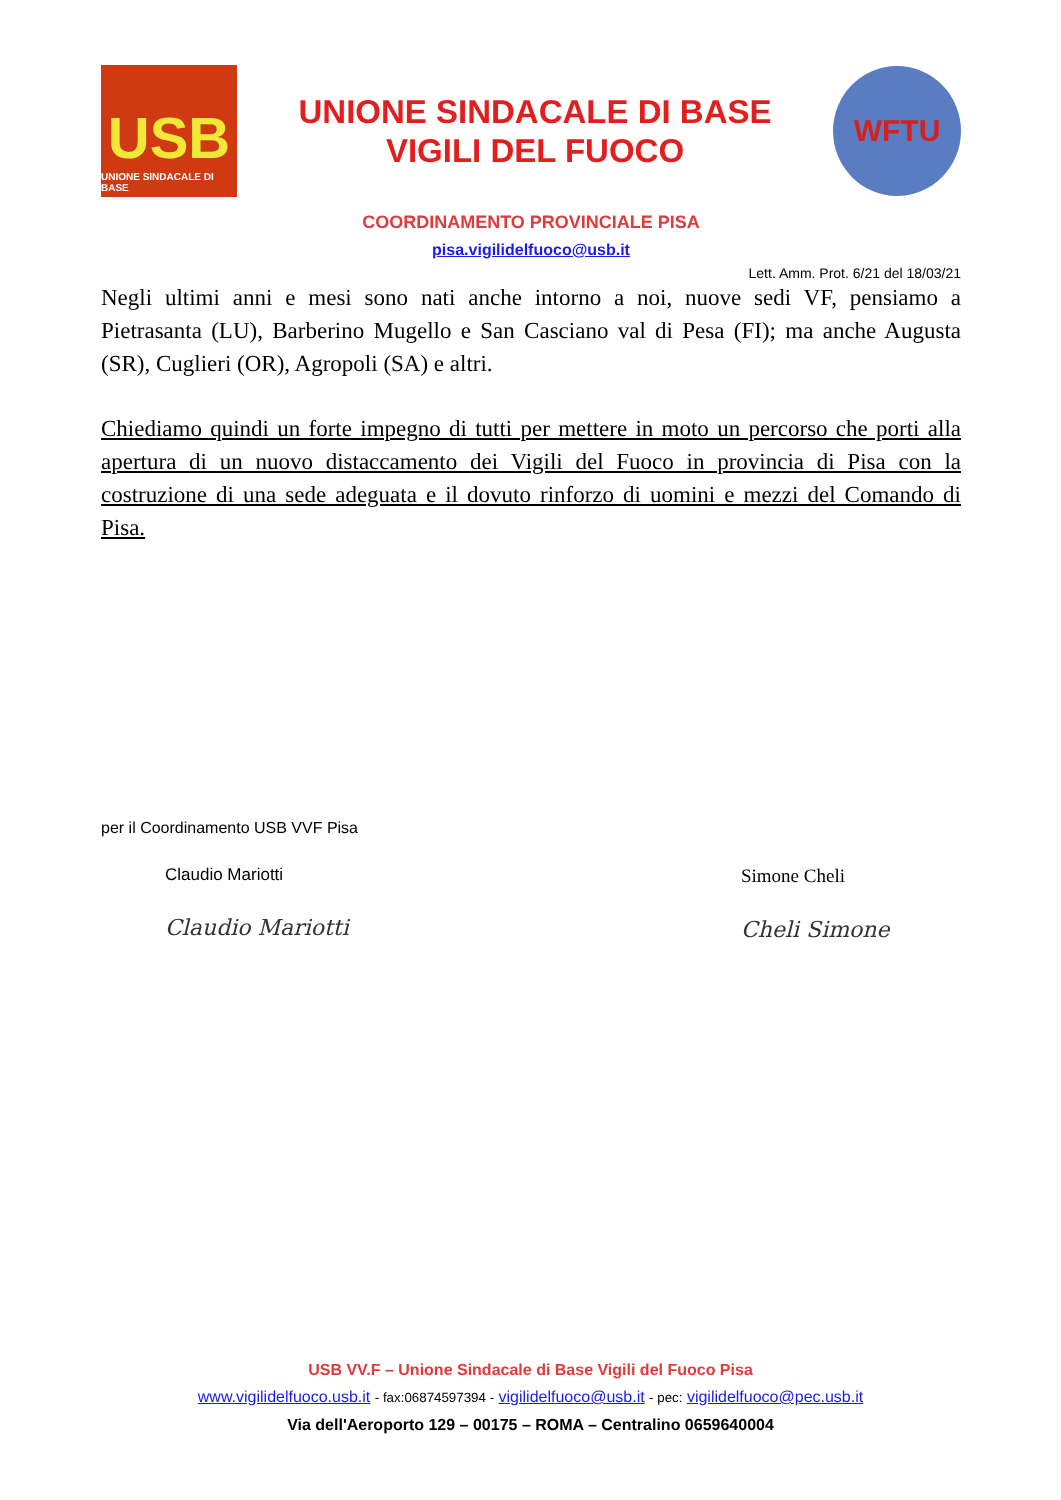USB
UNIONE SINDACALE DI BASE
UNIONE SINDACALE DI BASE
VIGILI DEL FUOCO
WFTU
COORDINAMENTO PROVINCIALE PISA
pisa.vigilidelfuoco@usb.it
Lett. Amm. Prot. 6/21 del 18/03/21
Negli ultimi anni e mesi sono nati anche intorno a noi, nuove sedi VF, pensiamo a Pietrasanta (LU), Barberino Mugello e San Casciano val di Pesa (FI); ma anche Augusta (SR), Cuglieri (OR), Agropoli (SA) e altri.
Chiediamo quindi un forte impegno di tutti per mettere in moto un percorso che porti alla apertura di un nuovo distaccamento dei Vigili del Fuoco in provincia di Pisa con la costruzione di una sede adeguata e il dovuto rinforzo di uomini e mezzi del Comando di Pisa.
per il Coordinamento USB VVF Pisa
Claudio Mariotti
Claudio Mariotti
Simone Cheli
Cheli Simone
USB VV.F – Unione Sindacale di Base Vigili del Fuoco Pisa
www.vigilidelfuoco.usb.it - fax:06874597394 - vigilidelfuoco@usb.it - pec: vigilidelfuoco@pec.usb.it
Via dell'Aeroporto 129 – 00175 – ROMA – Centralino 0659640004